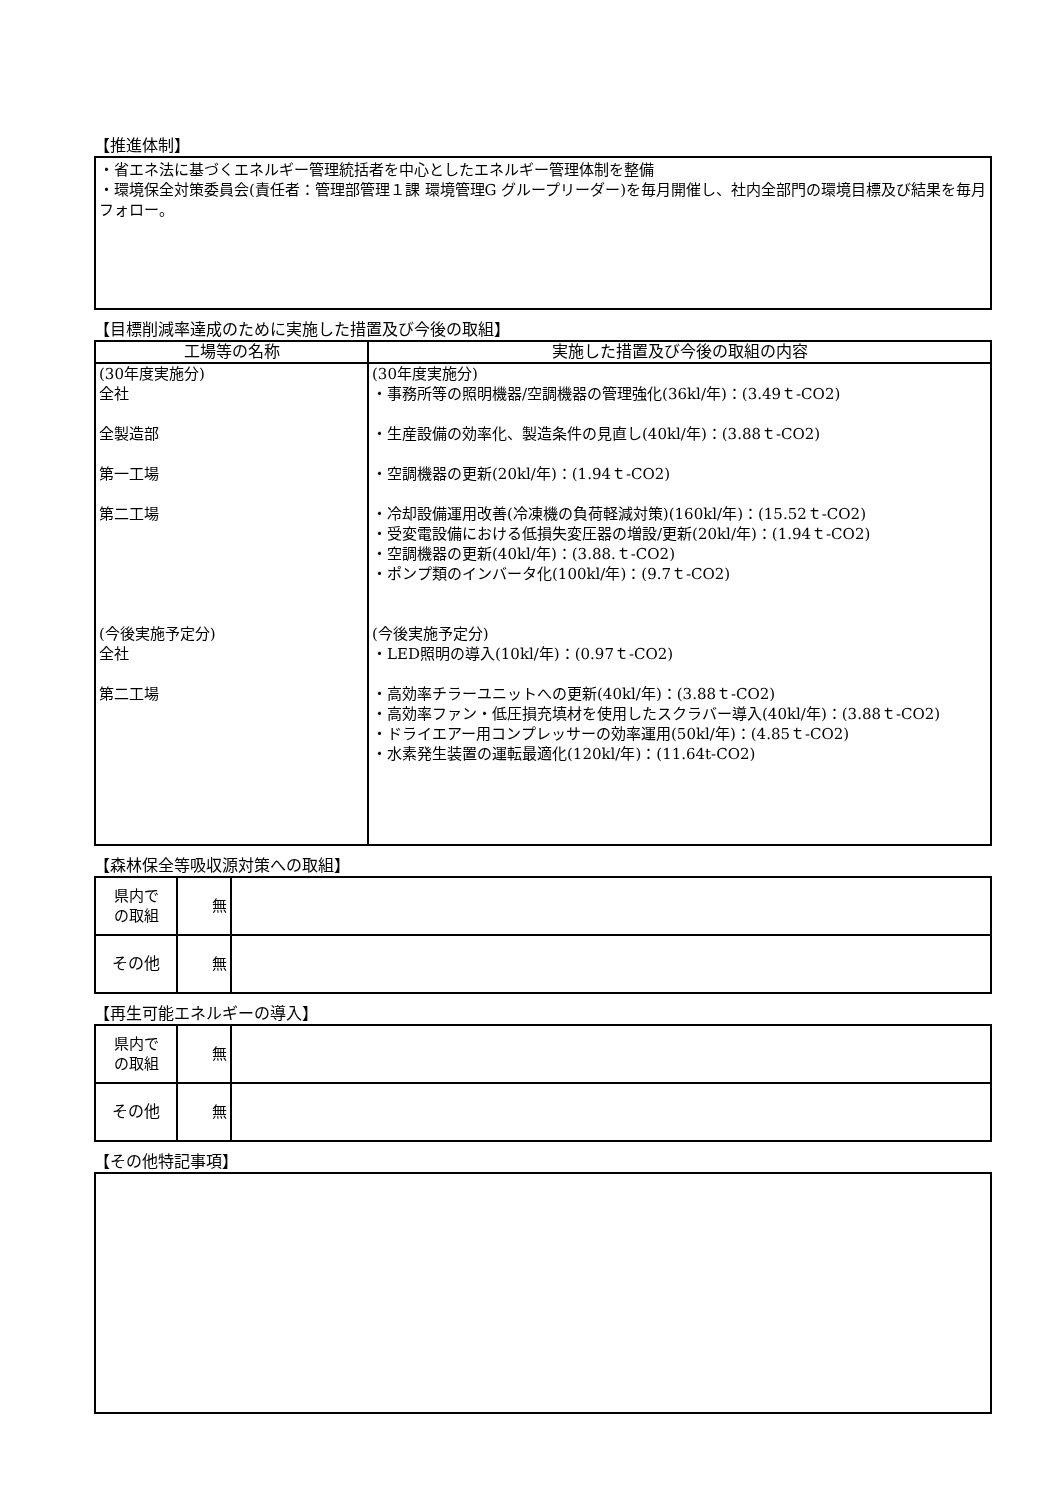【推進体制】
・省エネ法に基づくエネルギー管理統括者を中心としたエネルギー管理体制を整備
・環境保全対策委員会(責任者：管理部管理１課 環境管理G グループリーダー)を毎月開催し、社内全部門の環境目標及び結果を毎月フォロー。
【目標削減率達成のために実施した措置及び今後の取組】
| 工場等の名称 | 実施した措置及び今後の取組の内容 |
| --- | --- |
| (30年度実施分) 全社 全製造部 第一工場 第二工場 (今後実施予定分) 全社 第二工場 | (30年度実施分) ・事務所等の照明機器/空調機器の管理強化(36kl/年)：(3.49ｔ-CO2) ・生産設備の効率化、製造条件の見直し(40kl/年)：(3.88ｔ-CO2) ・空調機器の更新(20kl/年)：(1.94ｔ-CO2) ・冷却設備運用改善(冷凍機の負荷軽減対策)(160kl/年)：(15.52ｔ-CO2) ・受変電設備における低損失変圧器の増設/更新(20kl/年)：(1.94ｔ-CO2) ・空調機器の更新(40kl/年)：(3.88.ｔ-CO2) ・ポンプ類のインバータ化(100kl/年)：(9.7ｔ-CO2) (今後実施予定分) ・LED照明の導入(10kl/年)：(0.97ｔ-CO2) ・高効率チラーユニットへの更新(40kl/年)：(3.88ｔ-CO2) ・高効率ファン・低圧損充填材を使用したスクラバー導入(40kl/年)：(3.88ｔ-CO2) ・ドライエアー用コンプレッサーの効率運用(50kl/年)：(4.85ｔ-CO2) ・水素発生装置の運転最適化(120kl/年)：(11.64t-CO2) |
【森林保全等吸収源対策への取組】
| 県内で の取組 | 無 | |
| その他 | 無 | |
【再生可能エネルギーの導入】
| 県内で の取組 | 無 | |
| その他 | 無 | |
【その他特記事項】